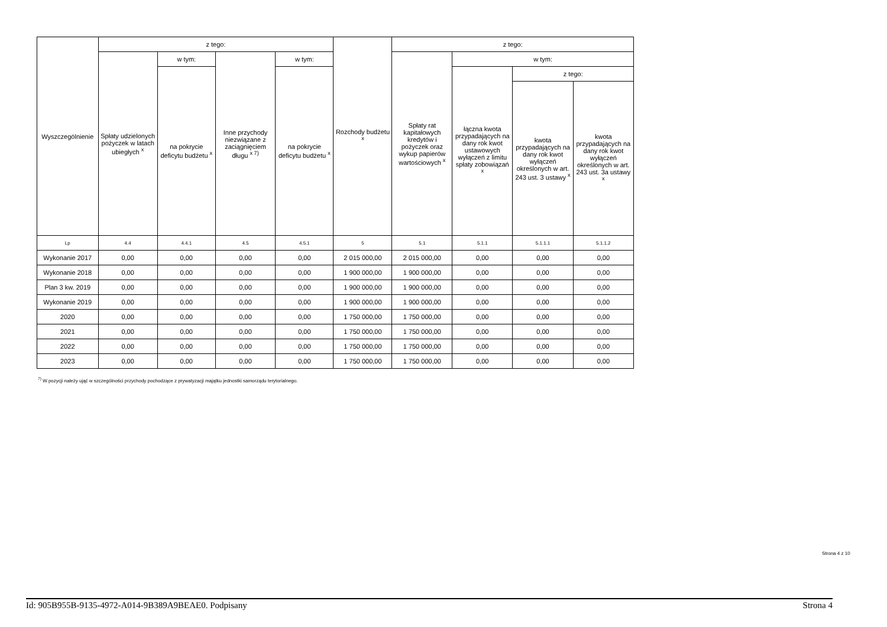| Wyszczególnienie | z tego: | | | | Rozchody budżetu <sup>x</sup> | z tego: | | | |
| --- | --- | --- | --- | --- | --- | --- | --- | --- | --- |
| | Spłaty udzielonych pożyczek w latach ubiegłych <sup>x</sup> | w tym: | Inne przychody niezwiązane z zaciągnięciem długu <sup>x 7)</sup> | w tym: | | Spłaty rat kapitałowych kredytów i pożyczek oraz wykup papierów wartościowych <sup>x</sup> | w tym: | | |
| | | na pokrycie deficytu budżetu <sup>x</sup> | | na pokrycie deficytu budżetu <sup>x</sup> | | | łączna kwota przypadających na dany rok kwot ustawowych wyłączeń z limitu spłaty zobowiązań <sup>x</sup> | z tego: | |
| | | | | | | | | kwota przypadających na dany rok kwot wyłączeń określonych w art. 243 ust. 3 ustawy <sup>x</sup> | kwota przypadających na dany rok kwot wyłączeń określonych w art. 243 ust. 3a ustawy <sup>x</sup> |
| Lp | 4.4 | 4.4.1 | 4.5 | 4.5.1 | 5 | 5.1 | 5.1.1 | 5.1.1.1 | 5.1.1.2 |
| Wykonanie 2017 | 0,00 | 0,00 | 0,00 | 0,00 | 2 015 000,00 | 2 015 000,00 | 0,00 | 0,00 | 0,00 |
| Wykonanie 2018 | 0,00 | 0,00 | 0,00 | 0,00 | 1 900 000,00 | 1 900 000,00 | 0,00 | 0,00 | 0,00 |
| Plan 3 kw. 2019 | 0,00 | 0,00 | 0,00 | 0,00 | 1 900 000,00 | 1 900 000,00 | 0,00 | 0,00 | 0,00 |
| Wykonanie 2019 | 0,00 | 0,00 | 0,00 | 0,00 | 1 900 000,00 | 1 900 000,00 | 0,00 | 0,00 | 0,00 |
| 2020 | 0,00 | 0,00 | 0,00 | 0,00 | 1 750 000,00 | 1 750 000,00 | 0,00 | 0,00 | 0,00 |
| 2021 | 0,00 | 0,00 | 0,00 | 0,00 | 1 750 000,00 | 1 750 000,00 | 0,00 | 0,00 | 0,00 |
| 2022 | 0,00 | 0,00 | 0,00 | 0,00 | 1 750 000,00 | 1 750 000,00 | 0,00 | 0,00 | 0,00 |
| 2023 | 0,00 | 0,00 | 0,00 | 0,00 | 1 750 000,00 | 1 750 000,00 | 0,00 | 0,00 | 0,00 |
<sup>7)</sup> W pozycji należy ująć w szczególności przychody pochodzące z prywatyzacji majątku jednostki samorządu terytorialnego.
Strona 4 z 10
Id: 905B955B-9135-4972-A014-9B389A9BEAE0. Podpisany Strona 4